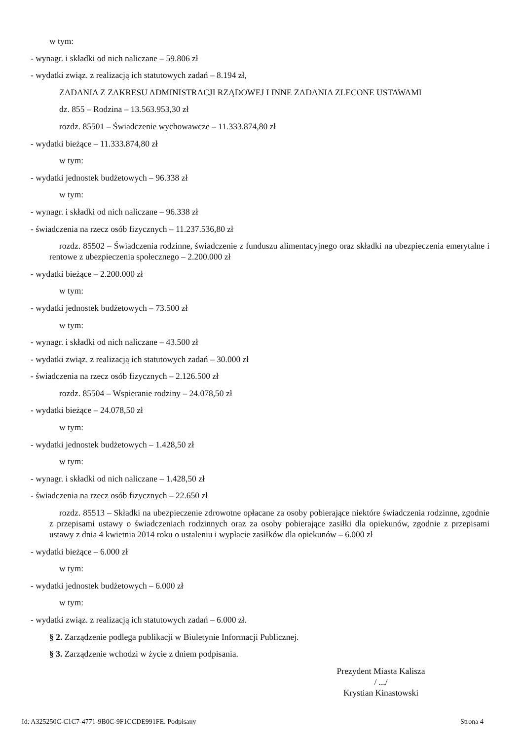w tym:
- wynagr. i składki od nich naliczane – 59.806 zł
- wydatki związ. z realizacją ich statutowych zadań – 8.194 zł,
ZADANIA Z ZAKRESU ADMINISTRACJI RZĄDOWEJ I INNE ZADANIA ZLECONE USTAWAMI
dz. 855 – Rodzina – 13.563.953,30 zł
rozdz. 85501 – Świadczenie wychowawcze – 11.333.874,80 zł
- wydatki bieżące – 11.333.874,80 zł
w tym:
- wydatki jednostek budżetowych – 96.338 zł
w tym:
- wynagr. i składki od nich naliczane – 96.338 zł
- świadczenia na rzecz osób fizycznych – 11.237.536,80 zł
rozdz. 85502 – Świadczenia rodzinne, świadczenie z funduszu alimentacyjnego oraz składki na ubezpieczenia emerytalne i rentowe z ubezpieczenia społecznego – 2.200.000 zł
- wydatki bieżące – 2.200.000 zł
w tym:
- wydatki jednostek budżetowych – 73.500 zł
w tym:
- wynagr. i składki od nich naliczane – 43.500 zł
- wydatki związ. z realizacją ich statutowych zadań – 30.000 zł
- świadczenia na rzecz osób fizycznych – 2.126.500 zł
rozdz. 85504 – Wspieranie rodziny – 24.078,50 zł
- wydatki bieżące – 24.078,50 zł
w tym:
- wydatki jednostek budżetowych – 1.428,50 zł
w tym:
- wynagr. i składki od nich naliczane – 1.428,50 zł
- świadczenia na rzecz osób fizycznych – 22.650 zł
rozdz. 85513 – Składki na ubezpieczenie zdrowotne opłacane za osoby pobierające niektóre świadczenia rodzinne, zgodnie z przepisami ustawy o świadczeniach rodzinnych oraz za osoby pobierające zasiłki dla opiekunów, zgodnie z przepisami ustawy z dnia 4 kwietnia 2014 roku o ustaleniu i wypłacie zasiłków dla opiekunów – 6.000 zł
- wydatki bieżące – 6.000 zł
w tym:
- wydatki jednostek budżetowych – 6.000 zł
w tym:
- wydatki związ. z realizacją ich statutowych zadań – 6.000 zł.
§ 2. Zarządzenie podlega publikacji w Biuletynie Informacji Publicznej.
§ 3. Zarządzenie wchodzi w życie z dniem podpisania.
Prezydent Miasta Kalisza
/ .../
Krystian Kinastowski
Id: A325250C-C1C7-4771-9B0C-9F1CCDE991FE. Podpisany Strona 4